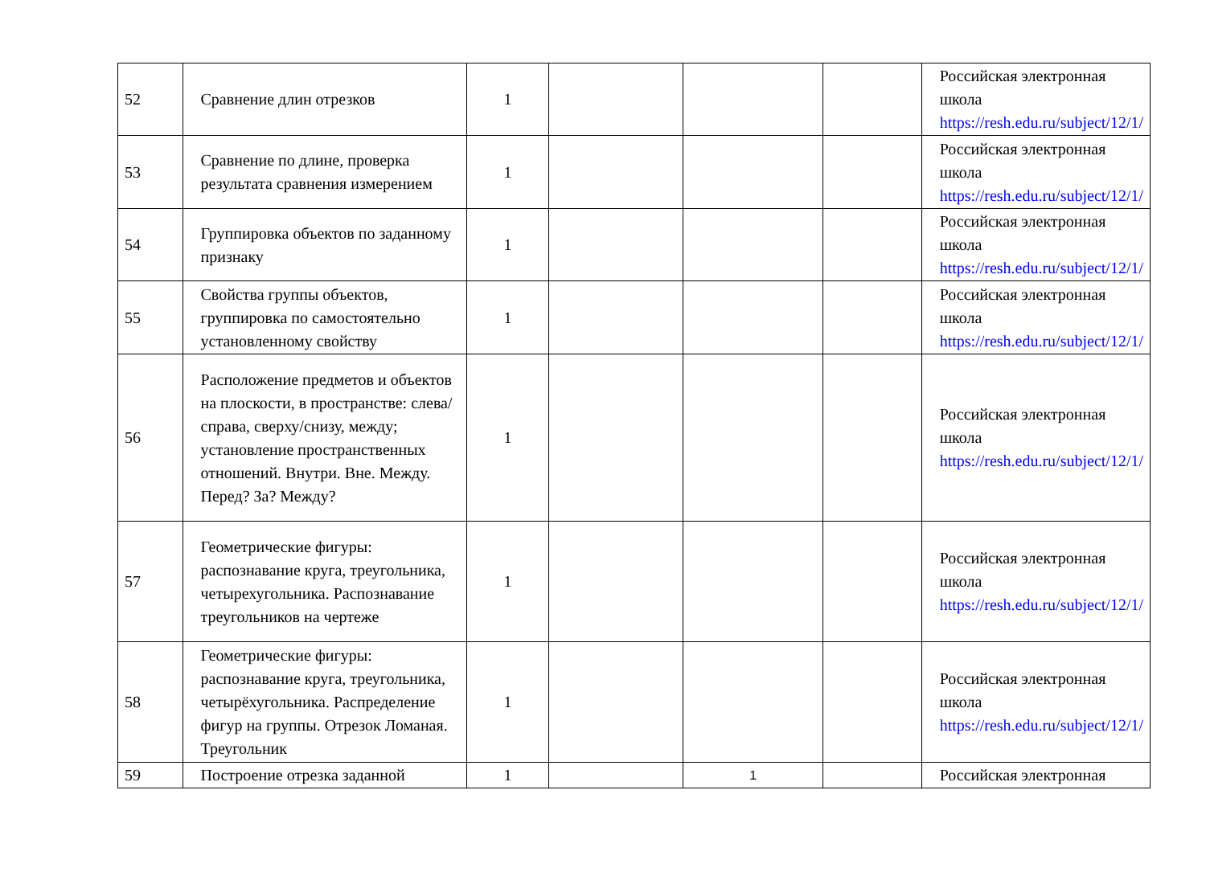| 52 | Сравнение длин отрезков | 1 | | | | Российская электронная школа https://resh.edu.ru/subject/12/1/ |
| 53 | Сравнение по длине, проверка результата сравнения измерением | 1 | | | | Российская электронная школа https://resh.edu.ru/subject/12/1/ |
| 54 | Группировка объектов по заданному признаку | 1 | | | | Российская электронная школа https://resh.edu.ru/subject/12/1/ |
| 55 | Свойства группы объектов, группировка по самостоятельно установленному свойству | 1 | | | | Российская электронная школа https://resh.edu.ru/subject/12/1/ |
| 56 | Расположение предметов и объектов на плоскости, в пространстве: слева/справа, сверху/снизу, между; установление пространственных отношений. Внутри. Вне. Между. Перед? За? Между? | 1 | | | | Российская электронная школа https://resh.edu.ru/subject/12/1/ |
| 57 | Геометрические фигуры: распознавание круга, треугольника, четырехугольника. Распознавание треугольников на чертеже | 1 | | | | Российская электронная школа https://resh.edu.ru/subject/12/1/ |
| 58 | Геометрические фигуры: распознавание круга, треугольника, четырёхугольника. Распределение фигур на группы. Отрезок Ломаная. Треугольник | 1 | | | | Российская электронная школа https://resh.edu.ru/subject/12/1/ |
| 59 | Построение отрезка заданной | 1 | | 1 | | Российская электронная |